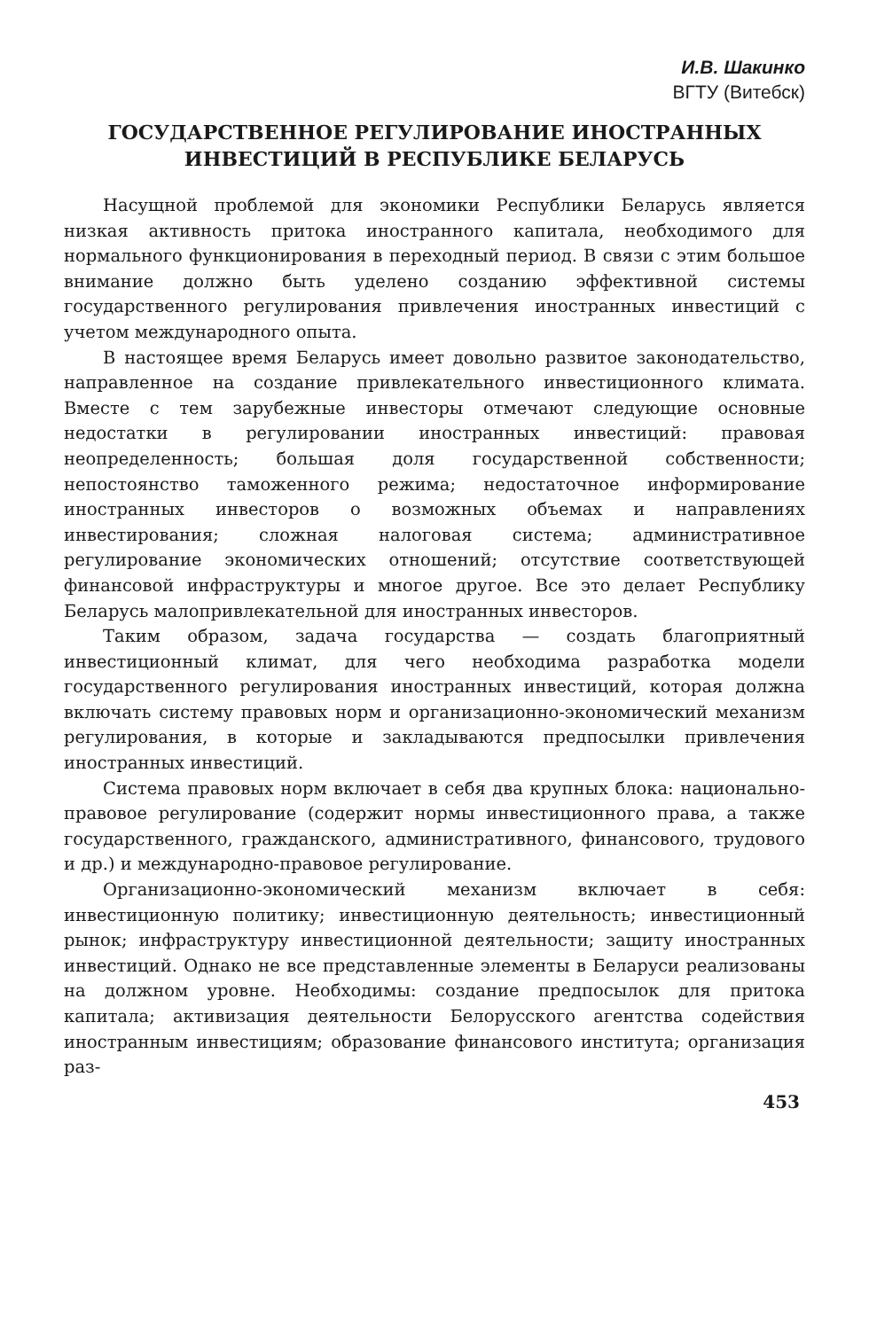И.В. Шакинко
ВГТУ (Витебск)
ГОСУДАРСТВЕННОЕ РЕГУЛИРОВАНИЕ ИНОСТРАННЫХ
ИНВЕСТИЦИЙ В РЕСПУБЛИКЕ БЕЛАРУСЬ
Насущной проблемой для экономики Республики Беларусь является низкая активность притока иностранного капитала, необходимого для нормального функционирования в переходный период. В связи с этим большое внимание должно быть уделено созданию эффективной системы государственного регулирования привлечения иностранных инвестиций с учетом международного опыта.
В настоящее время Беларусь имеет довольно развитое законодательство, направленное на создание привлекательного инвестиционного климата. Вместе с тем зарубежные инвесторы отмечают следующие основные недостатки в регулировании иностранных инвестиций: правовая неопределенность; большая доля государственной собственности; непостоянство таможенного режима; недостаточное информирование иностранных инвесторов о возможных объемах и направлениях инвестирования; сложная налоговая система; административное регулирование экономических отношений; отсутствие соответствующей финансовой инфраструктуры и многое другое. Все это делает Республику Беларусь малопривлекательной для иностранных инвесторов.
Таким образом, задача государства — создать благоприятный инвестиционный климат, для чего необходима разработка модели государственного регулирования иностранных инвестиций, которая должна включать систему правовых норм и организационно-экономический механизм регулирования, в которые и закладываются предпосылки привлечения иностранных инвестиций.
Система правовых норм включает в себя два крупных блока: национально-правовое регулирование (содержит нормы инвестиционного права, а также государственного, гражданского, административного, финансового, трудового и др.) и международно-правовое регулирование.
Организационно-экономический механизм включает в себя: инвестиционную политику; инвестиционную деятельность; инвестиционный рынок; инфраструктуру инвестиционной деятельности; защиту иностранных инвестиций. Однако не все представленные элементы в Беларуси реализованы на должном уровне. Необходимы: создание предпосылок для притока капитала; активизация деятельности Белорусского агентства содействия иностранным инвестициям; образование финансового института; организация раз-
453